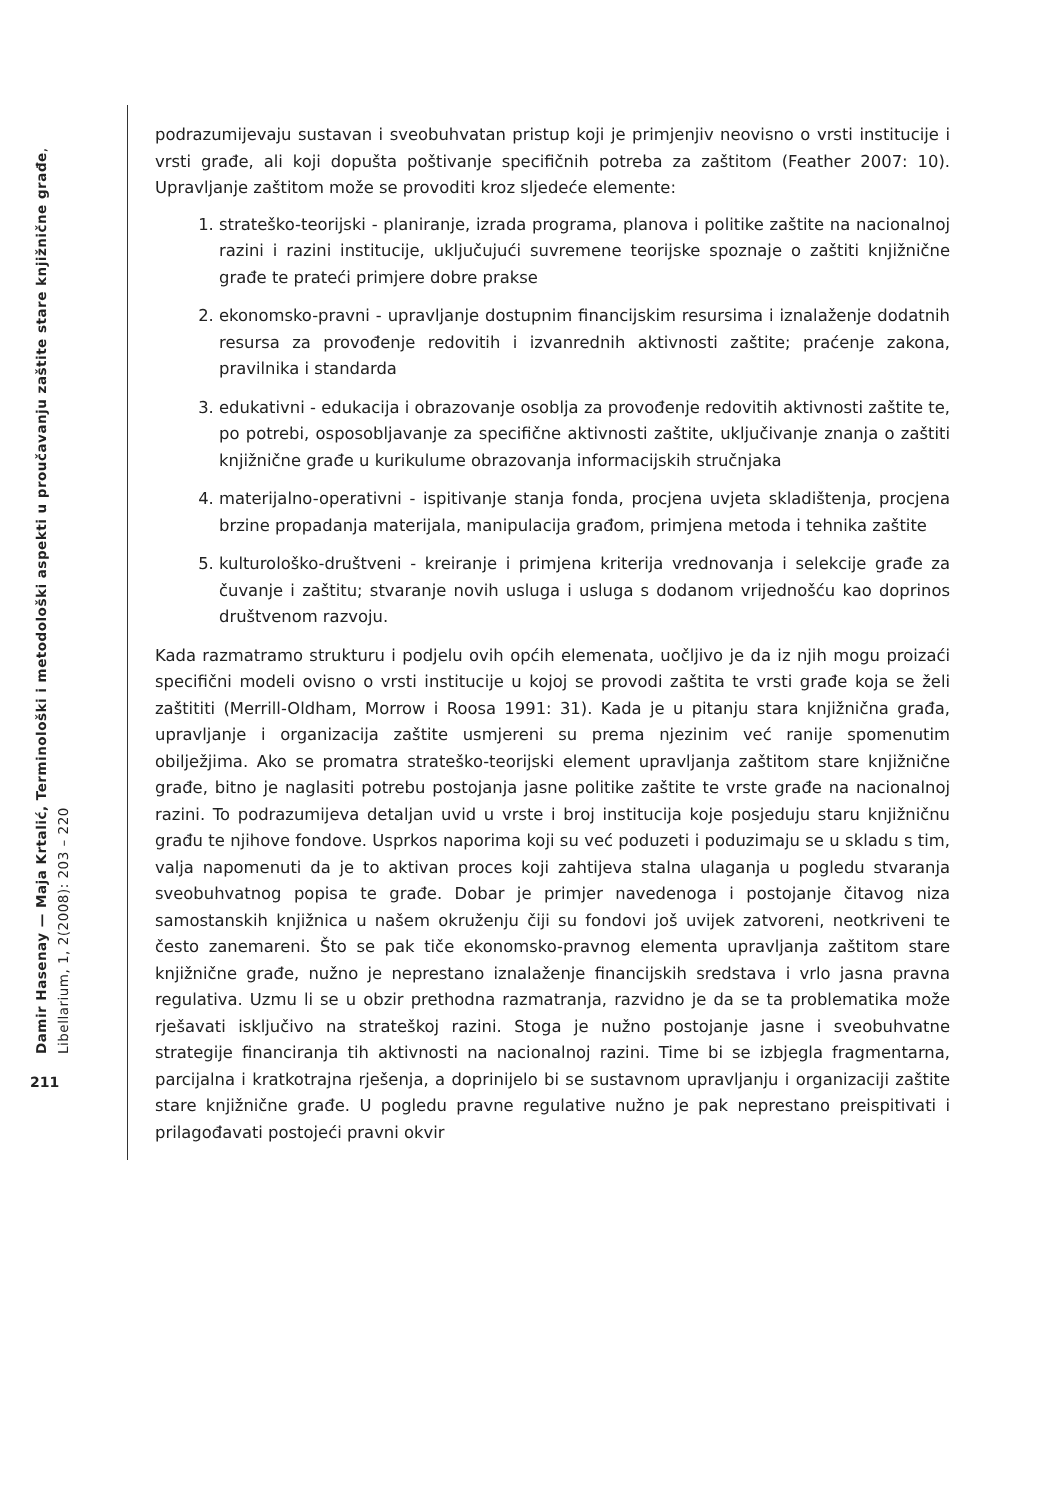Damir Hasenay — Maja Krtalić, Terminološki i metodološki aspekti u proučavanju zaštite stare knjižnične građe, Libellarium, 1, 2(2008): 203 – 220
211
podrazumijevaju sustavan i sveobuhvatan pristup koji je primjenjiv neovisno o vrsti institucije i vrsti građe, ali koji dopušta poštivanje specifičnih potreba za zaštitom (Feather 2007: 10). Upravljanje zaštitom može se provoditi kroz sljedeće elemente:
1. strateško-teorijski - planiranje, izrada programa, planova i politike zaštite na nacionalnoj razini i razini institucije, uključujući suvremene teorijske spoznaje o zaštiti knjižnične građe te prateći primjere dobre prakse
2. ekonomsko-pravni - upravljanje dostupnim financijskim resursima i iznalaženje dodatnih resursa za provođenje redovitih i izvanrednih aktivnosti zaštite; praćenje zakona, pravilnika i standarda
3. edukativni - edukacija i obrazovanje osoblja za provođenje redovitih aktivnosti zaštite te, po potrebi, osposobljavanje za specifične aktivnosti zaštite, uključivanje znanja o zaštiti knjižnične građe u kurikulume obrazovanja informacijskih stručnjaka
4. materijalno-operativni - ispitivanje stanja fonda, procjena uvjeta skladištenja, procjena brzine propadanja materijala, manipulacija građom, primjena metoda i tehnika zaštite
5. kulturološko-društveni - kreiranje i primjena kriterija vrednovanja i selekcije građe za čuvanje i zaštitu; stvaranje novih usluga i usluga s dodanom vrijednošću kao doprinos društvenom razvoju.
Kada razmatramo strukturu i podjelu ovih općih elemenata, uočljivo je da iz njih mogu proizaći specifični modeli ovisno o vrsti institucije u kojoj se provodi zaštita te vrsti građe koja se želi zaštititi (Merrill-Oldham, Morrow i Roosa 1991: 31). Kada je u pitanju stara knjižnična građa, upravljanje i organizacija zaštite usmjereni su prema njezinim već ranije spomenutim obilježjima. Ako se promatra strateško-teorijski element upravljanja zaštitom stare knjižnične građe, bitno je naglasiti potrebu postojanja jasne politike zaštite te vrste građe na nacionalnoj razini. To podrazumijeva detaljan uvid u vrste i broj institucija koje posjeduju staru knjižničnu građu te njihove fondove. Usprkos naporima koji su već poduzeti i poduzimaju se u skladu s tim, valja napomenuti da je to aktivan proces koji zahtijeva stalna ulaganja u pogledu stvaranja sveobuhvatnog popisa te građe. Dobar je primjer navedenoga i postojanje čitavog niza samostanskih knjižnica u našem okruženju čiji su fondovi još uvijek zatvoreni, neotkriveni te često zanemareni. Što se pak tiče ekonomsko-pravnog elementa upravljanja zaštitom stare knjižnične građe, nužno je neprestano iznalaženje financijskih sredstava i vrlo jasna pravna regulativa. Uzmu li se u obzir prethodna razmatranja, razvidno je da se ta problematika može rješavati isključivo na strateškoj razini. Stoga je nužno postojanje jasne i sveobuhvatne strategije financiranja tih aktivnosti na nacionalnoj razini. Time bi se izbjegla fragmentarna, parcijalna i kratkotrajna rješenja, a doprinijelo bi se sustavnom upravljanju i organizaciji zaštite stare knjižnične građe. U pogledu pravne regulative nužno je pak neprestano preispitivati i prilagođavati postojeći pravni okvir